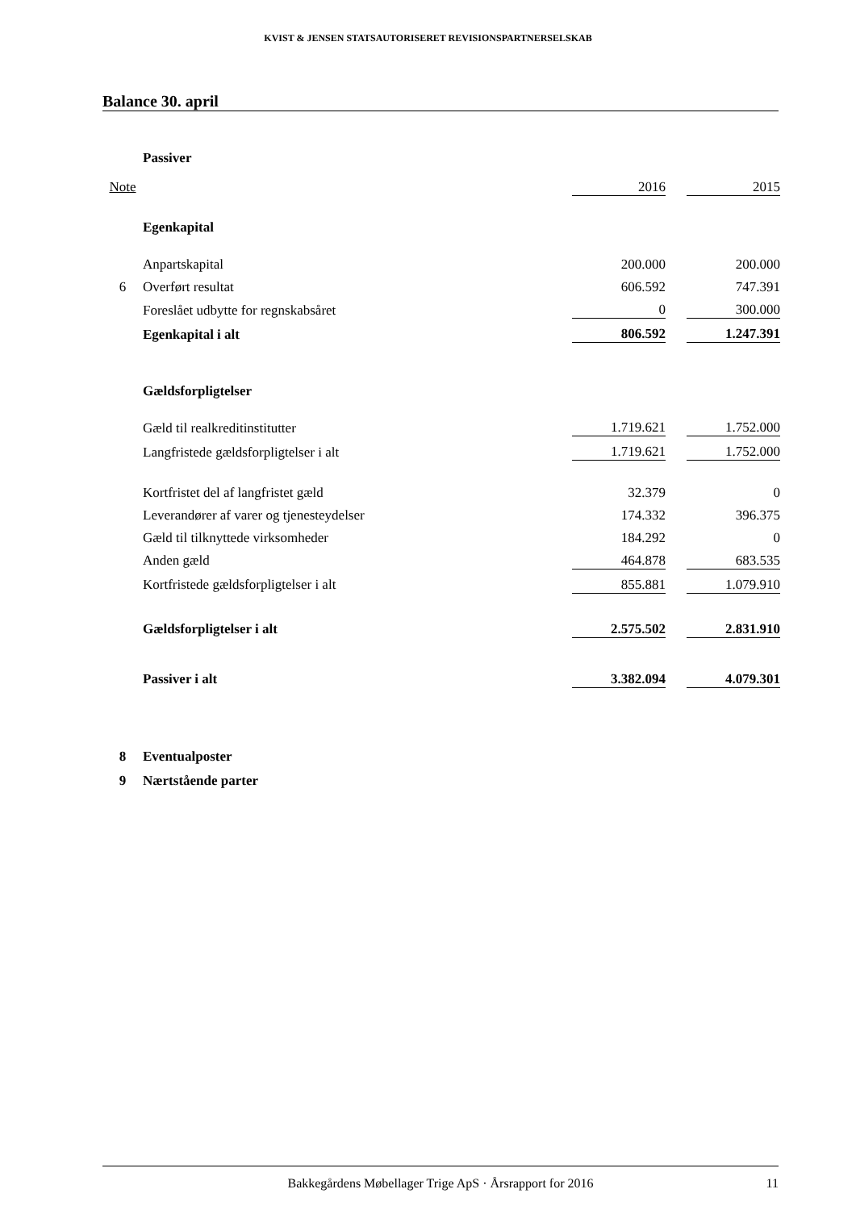KVIST & JENSEN STATSAUTORISERET REVISIONSPARTNERSELSKAB
Balance 30. april
| | Passiver | | | |
| Note | | 2016 | | 2015 |
| | Egenkapital | | | |
| | Anpartskapital | 200.000 | | 200.000 |
| 6 | Overført resultat | 606.592 | | 747.391 |
| | Foreslået udbytte for regnskabsåret | 0 | | 300.000 |
| | Egenkapital i alt | 806.592 | | 1.247.391 |
| | Gældsforpligtelser | | | |
| | Gæld til realkreditinstitutter | 1.719.621 | | 1.752.000 |
| | Langfristede gældsforpligtelser i alt | 1.719.621 | | 1.752.000 |
| | Kortfristet del af langfristet gæld | 32.379 | | 0 |
| | Leverandører af varer og tjenesteydelser | 174.332 | | 396.375 |
| | Gæld til tilknyttede virksomheder | 184.292 | | 0 |
| | Anden gæld | 464.878 | | 683.535 |
| | Kortfristede gældsforpligtelser i alt | 855.881 | | 1.079.910 |
| | Gældsforpligtelser i alt | 2.575.502 | | 2.831.910 |
| | Passiver i alt | 3.382.094 | | 4.079.301 |
| 8 | Eventualposter | | | |
| 9 | Nærtstående parter | | | |
Bakkegårdens Møbellager Trige ApS · Årsrapport for 2016
11